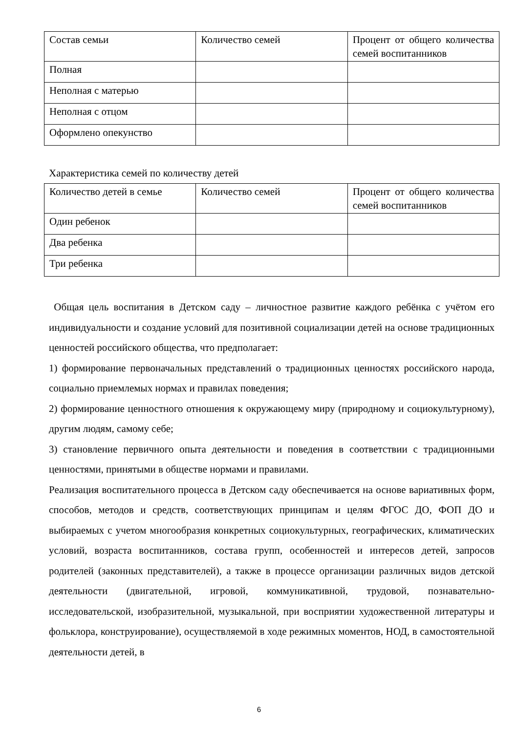| Состав семьи | Количество семей | Процент от общего количества семей воспитанников |
| Полная | | |
| Неполная с матерью | | |
| Неполная с отцом | | |
| Оформлено опекунство | | |
Характеристика семей по количеству детей
| Количество детей в семье | Количество семей | Процент от общего количества семей воспитанников |
| Один ребенок | | |
| Два ребенка | | |
| Три ребенка | | |
Общая цель воспитания в Детском саду – личностное развитие каждого ребёнка с учётом его индивидуальности и создание условий для позитивной социализации детей на основе традиционных ценностей российского общества, что предполагает:
1) формирование первоначальных представлений о традиционных ценностях российского народа, социально приемлемых нормах и правилах поведения;
2) формирование ценностного отношения к окружающему миру (природному и социокультурному), другим людям, самому себе;
3) становление первичного опыта деятельности и поведения в соответствии с традиционными ценностями, принятыми в обществе нормами и правилами.
Реализация воспитательного процесса в Детском саду обеспечивается на основе вариативных форм, способов, методов и средств, соответствующих принципам и целям ФГОС ДО, ФОП ДО и выбираемых с учетом многообразия конкретных социокультурных, географических, климатических условий, возраста воспитанников, состава групп, особенностей и интересов детей, запросов родителей (законных представителей), а также в процессе организации различных видов детской деятельности (двигательной, игровой, коммуникативной, трудовой, познавательно-исследовательской, изобразительной, музыкальной, при восприятии художественной литературы и фольклора, конструирование), осуществляемой в ходе режимных моментов, НОД, в самостоятельной деятельности детей, в
6